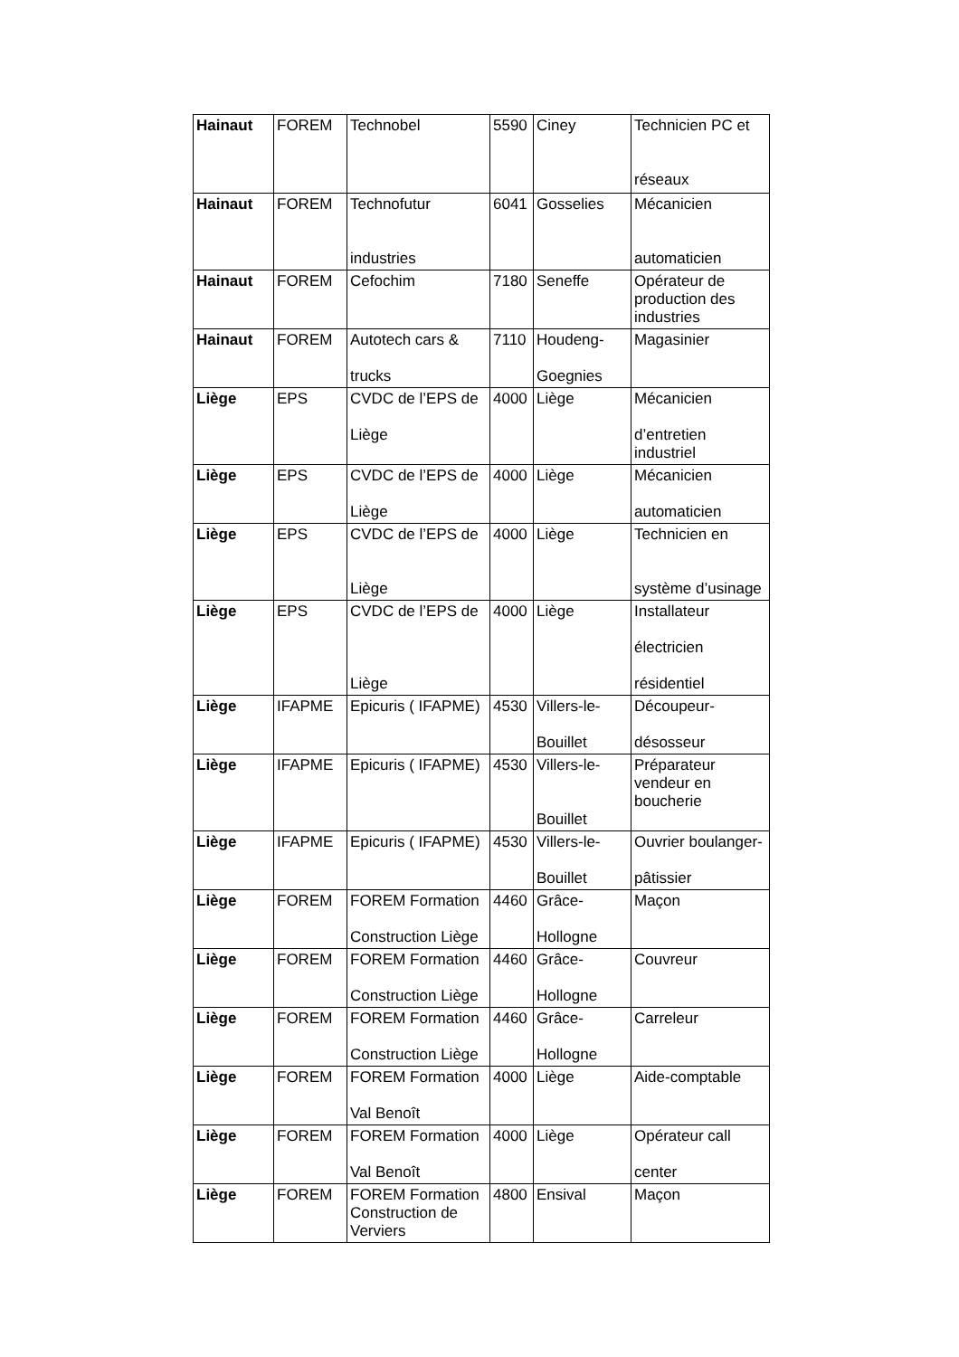| Hainaut | FOREM | Technobel | 5590 | Ciney | Technicien PC et réseaux |
| Hainaut | FOREM | Technofutur industries | 6041 | Gosselies | Mécanicien automaticien |
| Hainaut | FOREM | Cefochim | 7180 | Seneffe | Opérateur de production des industries |
| Hainaut | FOREM | Autotech cars & trucks | 7110 | Houdeng- Goegnies | Magasinier |
| Liège | EPS | CVDC de l’EPS de Liège | 4000 | Liège | Mécanicien d’entretien industriel |
| Liège | EPS | CVDC de l’EPS de Liège | 4000 | Liège | Mécanicien automaticien |
| Liège | EPS | CVDC de l’EPS de Liège | 4000 | Liège | Technicien en système d’usinage |
| Liège | EPS | CVDC de l’EPS de Liège | 4000 | Liège | Installateur électricien résidentiel |
| Liège | IFAPME | Epicuris ( IFAPME) | 4530 | Villers-le- Bouillet | Découpeur- désosseur |
| Liège | IFAPME | Epicuris ( IFAPME) | 4530 | Villers-le- Bouillet | Préparateur vendeur en boucherie |
| Liège | IFAPME | Epicuris ( IFAPME) | 4530 | Villers-le- Bouillet | Ouvrier boulanger- pâtissier |
| Liège | FOREM | FOREM Formation Construction Liège | 4460 | Grâce- Hollogne | Maçon |
| Liège | FOREM | FOREM Formation Construction Liège | 4460 | Grâce- Hollogne | Couvreur |
| Liège | FOREM | FOREM Formation Construction Liège | 4460 | Grâce- Hollogne | Carreleur |
| Liège | FOREM | FOREM Formation Val Benoît | 4000 | Liège | Aide-comptable |
| Liège | FOREM | FOREM Formation Val Benoît | 4000 | Liège | Opérateur call center |
| Liège | FOREM | FOREM Formation Construction de Verviers | 4800 | Ensival | Maçon |